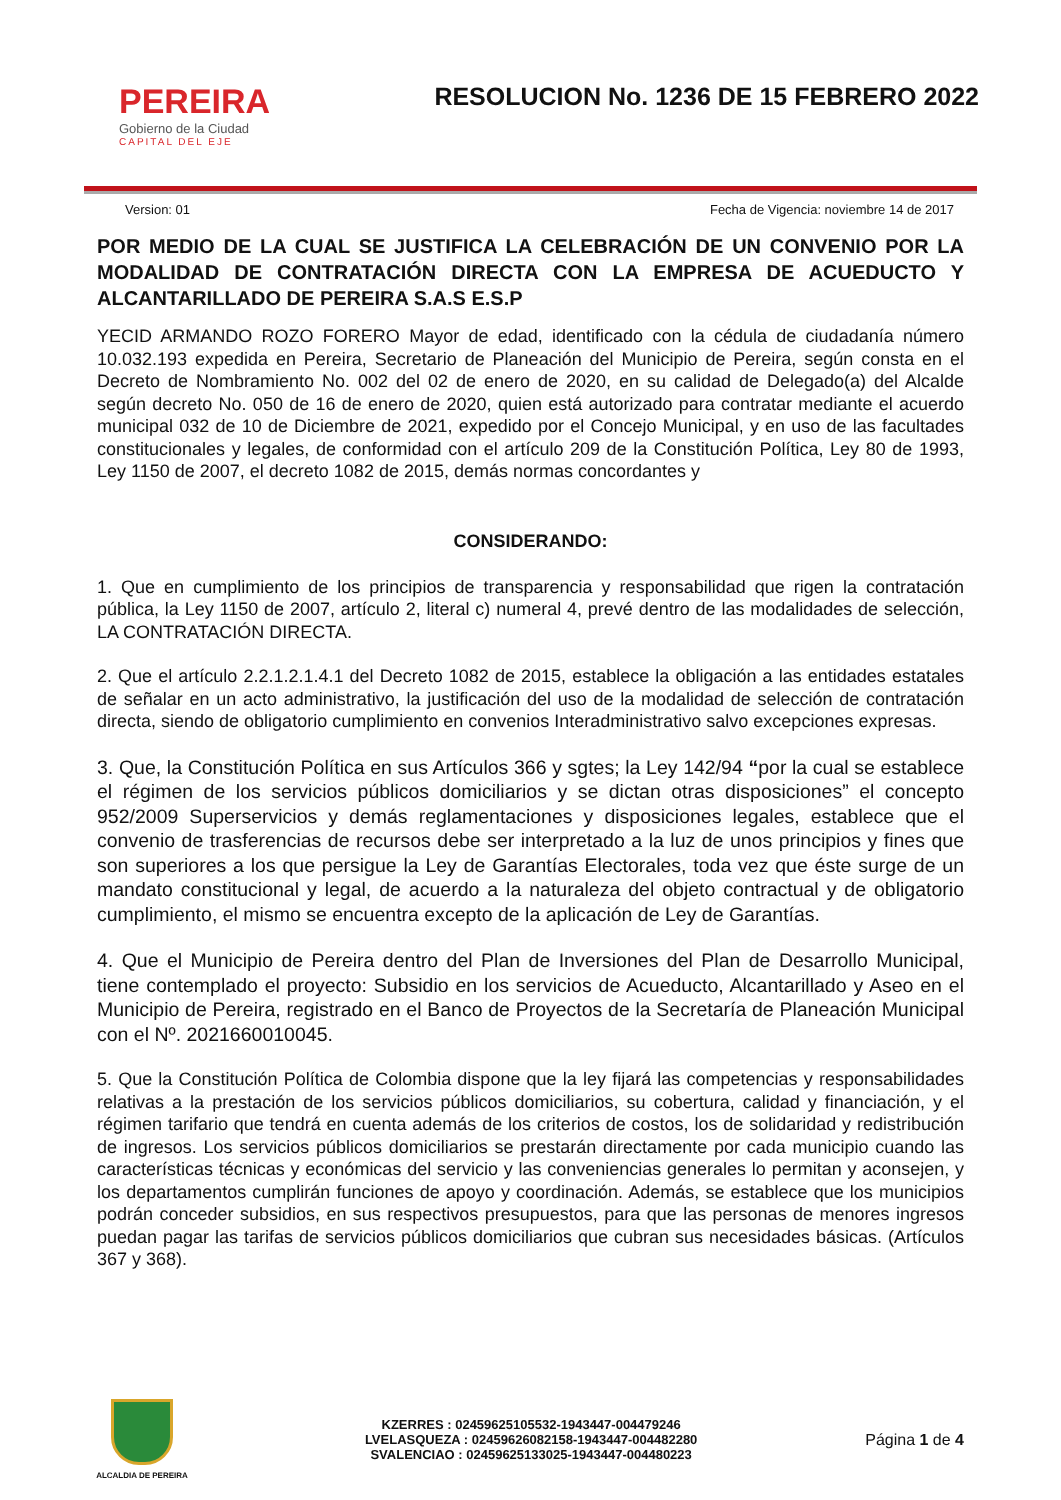PEREIRA
Gobierno de la Ciudad
CAPITAL DEL EJE
RESOLUCION No. 1236 DE 15 FEBRERO 2022
Version: 01 Fecha de Vigencia: noviembre 14 de 2017
POR MEDIO DE LA CUAL SE JUSTIFICA LA CELEBRACIÓN DE UN CONVENIO POR LA MODALIDAD DE CONTRATACIÓN DIRECTA CON LA EMPRESA DE ACUEDUCTO Y ALCANTARILLADO DE PEREIRA S.A.S E.S.P
YECID ARMANDO ROZO FORERO Mayor de edad, identificado con la cédula de ciudadanía número 10.032.193 expedida en Pereira, Secretario de Planeación del Municipio de Pereira, según consta en el Decreto de Nombramiento No. 002 del 02 de enero de 2020, en su calidad de Delegado(a) del Alcalde según decreto No. 050 de 16 de enero de 2020, quien está autorizado para contratar mediante el acuerdo municipal 032 de 10 de Diciembre de 2021, expedido por el Concejo Municipal, y en uso de las facultades constitucionales y legales, de conformidad con el artículo 209 de la Constitución Política, Ley 80 de 1993, Ley 1150 de 2007, el decreto 1082 de 2015, demás normas concordantes y
CONSIDERANDO:
1. Que en cumplimiento de los principios de transparencia y responsabilidad que rigen la contratación pública, la Ley 1150 de 2007, artículo 2, literal c) numeral 4, prevé dentro de las modalidades de selección, LA CONTRATACIÓN DIRECTA.
2. Que el artículo 2.2.1.2.1.4.1 del Decreto 1082 de 2015, establece la obligación a las entidades estatales de señalar en un acto administrativo, la justificación del uso de la modalidad de selección de contratación directa, siendo de obligatorio cumplimiento en convenios Interadministrativo salvo excepciones expresas.
3. Que, la Constitución Política en sus Artículos 366 y sgtes; la Ley 142/94 “por la cual se establece el régimen de los servicios públicos domiciliarios y se dictan otras disposiciones” el concepto 952/2009 Superservicios y demás reglamentaciones y disposiciones legales, establece que el convenio de trasferencias de recursos debe ser interpretado a la luz de unos principios y fines que son superiores a los que persigue la Ley de Garantías Electorales, toda vez que éste surge de un mandato constitucional y legal, de acuerdo a la naturaleza del objeto contractual y de obligatorio cumplimiento, el mismo se encuentra excepto de la aplicación de Ley de Garantías.
4. Que el Municipio de Pereira dentro del Plan de Inversiones del Plan de Desarrollo Municipal, tiene contemplado el proyecto: Subsidio en los servicios de Acueducto, Alcantarillado y Aseo en el Municipio de Pereira, registrado en el Banco de Proyectos de la Secretaría de Planeación Municipal con el Nº. 2021660010045.
5. Que la Constitución Política de Colombia dispone que la ley fijará las competencias y responsabilidades relativas a la prestación de los servicios públicos domiciliarios, su cobertura, calidad y financiación, y el régimen tarifario que tendrá en cuenta además de los criterios de costos, los de solidaridad y redistribución de ingresos. Los servicios públicos domiciliarios se prestarán directamente por cada municipio cuando las características técnicas y económicas del servicio y las conveniencias generales lo permitan y aconsejen, y los departamentos cumplirán funciones de apoyo y coordinación. Además, se establece que los municipios podrán conceder subsidios, en sus respectivos presupuestos, para que las personas de menores ingresos puedan pagar las tarifas de servicios públicos domiciliarios que cubran sus necesidades básicas. (Artículos 367 y 368).
ALCALDIA DE PEREIRA
KZERRES : 02459625105532-1943447-004479246
LVELASQUEZA : 02459626082158-1943447-004482280
SVALENCIAO : 02459625133025-1943447-004480223
Página 1 de 4